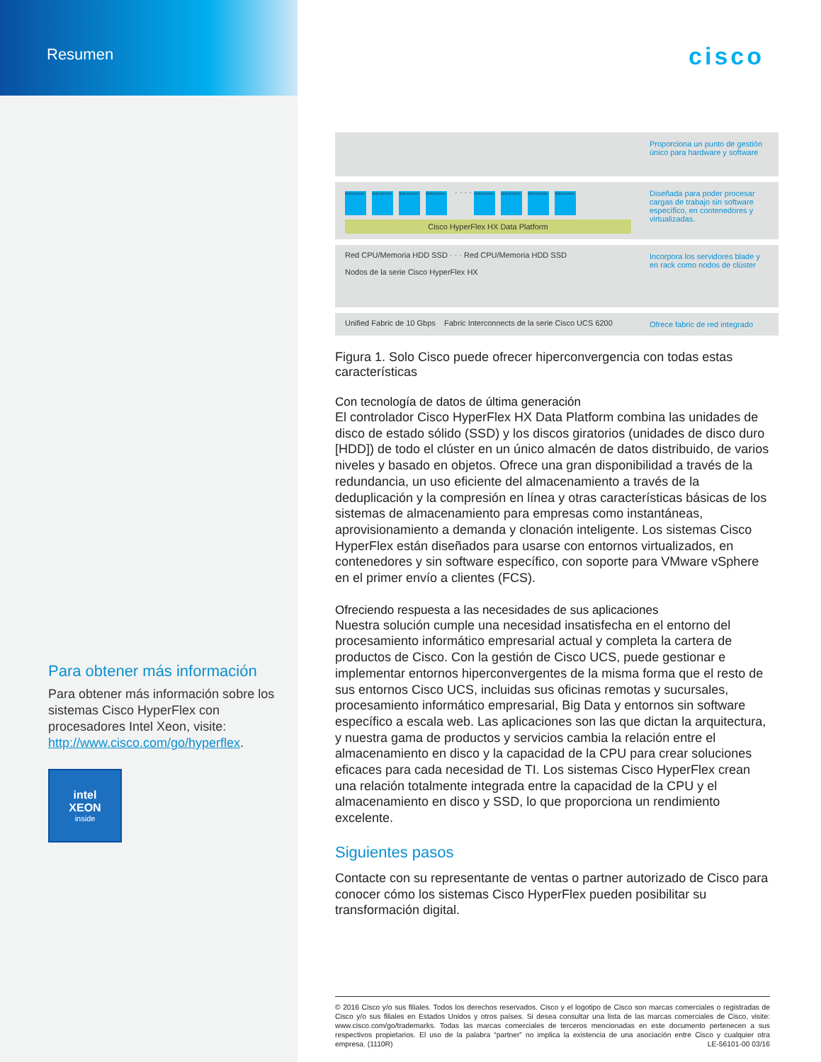Resumen
Para obtener más información
Para obtener más información sobre los sistemas Cisco HyperFlex con procesadores Intel Xeon, visite: http://www.cisco.com/go/hyperflex.
intel
XEON
inside
cisco
Proporciona un punto de gestión único para hardware y software
Aplicaciones Aplicaciones Aplicaciones Aplicaciones · · · · Aplicaciones Aplicaciones Aplicaciones Aplicaciones
Cisco HyperFlex HX Data Platform
Diseñada para poder procesar cargas de trabajo sin software específico, en contenedores y virtualizadas.
Red CPU/Memoria HDD SSD · · · Red CPU/Memoria HDD SSD
Nodos de la serie Cisco HyperFlex HX
Incorpora los servidores blade y en rack como nodos de clúster
Unified Fabric de 10 Gbps Fabric Interconnects de la serie Cisco UCS 6200
Ofrece fabric de red integrado
Figura 1. Solo Cisco puede ofrecer hiperconvergencia con todas estas características
Con tecnología de datos de última generación
El controlador Cisco HyperFlex HX Data Platform combina las unidades de disco de estado sólido (SSD) y los discos giratorios (unidades de disco duro [HDD]) de todo el clúster en un único almacén de datos distribuido, de varios niveles y basado en objetos. Ofrece una gran disponibilidad a través de la redundancia, un uso eficiente del almacenamiento a través de la deduplicación y la compresión en línea y otras características básicas de los sistemas de almacenamiento para empresas como instantáneas, aprovisionamiento a demanda y clonación inteligente. Los sistemas Cisco HyperFlex están diseñados para usarse con entornos virtualizados, en contenedores y sin software específico, con soporte para VMware vSphere en el primer envío a clientes (FCS).
Ofreciendo respuesta a las necesidades de sus aplicaciones
Nuestra solución cumple una necesidad insatisfecha en el entorno del procesamiento informático empresarial actual y completa la cartera de productos de Cisco. Con la gestión de Cisco UCS, puede gestionar e implementar entornos hiperconvergentes de la misma forma que el resto de sus entornos Cisco UCS, incluidas sus oficinas remotas y sucursales, procesamiento informático empresarial, Big Data y entornos sin software específico a escala web. Las aplicaciones son las que dictan la arquitectura, y nuestra gama de productos y servicios cambia la relación entre el almacenamiento en disco y la capacidad de la CPU para crear soluciones eficaces para cada necesidad de TI. Los sistemas Cisco HyperFlex crean una relación totalmente integrada entre la capacidad de la CPU y el almacenamiento en disco y SSD, lo que proporciona un rendimiento excelente.
Siguientes pasos
Contacte con su representante de ventas o partner autorizado de Cisco para conocer cómo los sistemas Cisco HyperFlex pueden posibilitar su transformación digital.
© 2016 Cisco y/o sus filiales. Todos los derechos reservados. Cisco y el logotipo de Cisco son marcas comerciales o registradas de Cisco y/o sus filiales en Estados Unidos y otros países. Si desea consultar una lista de las marcas comerciales de Cisco, visite: www.cisco.com/go/trademarks. Todas las marcas comerciales de terceros mencionadas en este documento pertenecen a sus respectivos propietarios. El uso de la palabra “partner” no implica la existencia de una asociación entre Cisco y cualquier otra empresa. (1110R) LE-56101-00 03/16